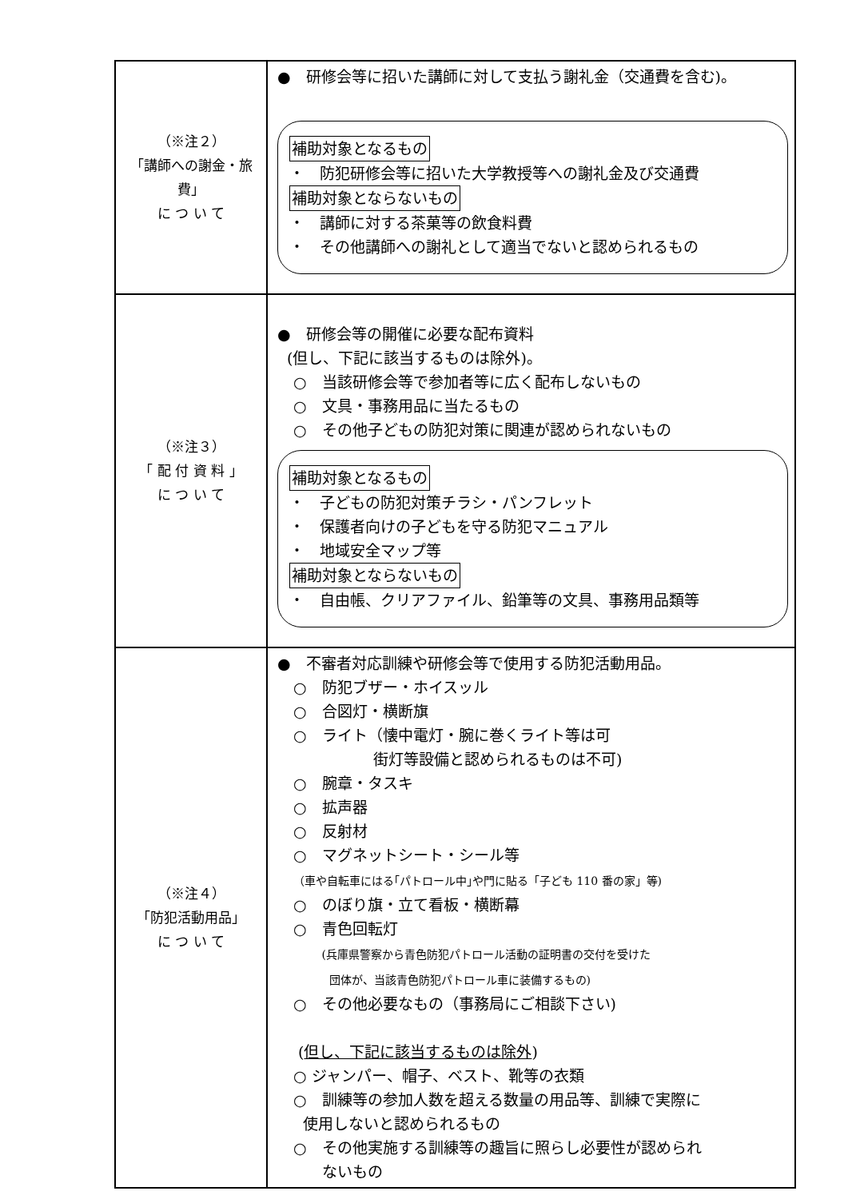| （※注２） 「講師への謝金・旅費」 に つ い て | ● 研修会等に招いた講師に対して支払う謝礼金（交通費を含む)。 補助対象となるもの ・ 防犯研修会等に招いた大学教授等への謝礼金及び交通費 補助対象とならないもの ・ 講師に対する茶菓等の飲食料費 ・ その他講師への謝礼として適当でないと認められるもの |
| （※注３） 「 配 付 資 料 」 に つ い て | ● 研修会等の開催に必要な配布資料 (但し、下記に該当するものは除外)。 ○ 当該研修会等で参加者等に広く配布しないもの ○ 文具・事務用品に当たるもの ○ その他子どもの防犯対策に関連が認められないもの 補助対象となるもの ・ 子どもの防犯対策チラシ・パンフレット ・ 保護者向けの子どもを守る防犯マニュアル ・ 地域安全マップ等 補助対象とならないもの ・ 自由帳、クリアファイル、鉛筆等の文具、事務用品類等 |
| （※注４） 「防犯活動用品」 に つ い て | ● 不審者対応訓練や研修会等で使用する防犯活動用品。 ○ 防犯ブザー・ホイスッル ○ 合図灯・横断旗 ○ ライト（懐中電灯・腕に巻くライト等は可 街灯等設備と認められるものは不可) ○ 腕章・タスキ ○ 拡声器 ○ 反射材 ○ マグネットシート・シール等 （車や自転車にはる｢パトロール中｣や門に貼る「子ども 110 番の家」等) ○ のぼり旗・立て看板・横断幕 ○ 青色回転灯 (兵庫県警察から青色防犯パトロール活動の証明書の交付を受けた 団体が、当該青色防犯パトロール車に装備するもの) ○ その他必要なもの（事務局にご相談下さい) ( 但し、下記に該当するものは除外 ) ○ ジャンパー、帽子、ベスト、靴等の衣類 ○ 訓練等の参加人数を超える数量の用品等、訓練で実際に 使用しないと認められるもの ○ その他実施する訓練等の趣旨に照らし必要性が認められ ないもの |